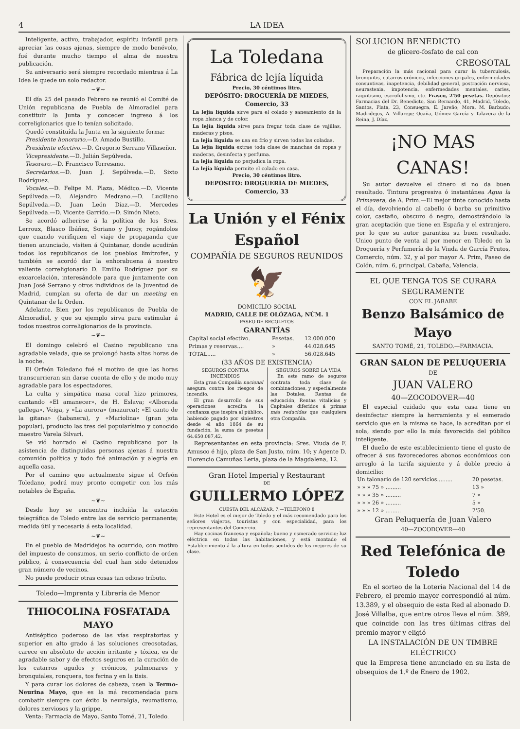4 LA IDEA
Inteligente, activo, trabajador, espíritu infantil para apreciar las cosas ajenas, siempre de modo benévolo, fué durante mucho tiempo el alma de nuestra publicación.
Su aniversario será siempre recordado mientras á La Idea le quede un solo redactor.
~❦~
El día 25 del pasado Febrero se reunió el Comité de Unión republicana de Puebla de Almoradiel para constituir la Junta y conceder ingreso á los correligionarios que lo tenían solicitado.
Quedó constituída la Junta en la siguiente forma:
Presidente honorario.—D. Amado Bustillo.
Presidente efectivo.—D. Gregorio Serrano Villaseñor.
Vicepresidente.—D. Julián Sepúlveda.
Tesorero.—D. Francisco Torresano.
Secretarios.—D. Juan J. Sepúlveda.—D. Sixto Rodríguez.
Vocales.—D. Felipe M. Plaza, Médico.—D. Vicente Sepúlveda.—D. Alejandro Medrano.—D. Luciliano Sepúlveda.—D. Juan León Díaz.—D. Mercedes Sepúlveda.—D. Vicente Garrido.—D. Simón Nieto.
Se acordó adherirse á la política de los Sres. Lerroux, Blasco Ibáñez, Soriano y Junoy, rogándolos que cuando verifiquen el viaje de propaganda que tienen anunciado, visiten á Quintanar, donde acudirán todos los republicanos de los pueblos limítrofes, y también se acordó dar la enhorabuena á nuestro valiente correligionario D. Emilio Rodríguez por su excarcelación, interesándole para que juntamente con Juan José Serrano y otros individuos de la Juventud de Madrid, cumplan su oferta de dar un meeting en Quintanar de la Orden.
Adelante. Bien por los republicanos de Puebla de Almoradiel, y que su ejemplo sirva para estimular á todos nuestros correligionarios de la provincia.
~❦~
El domingo celebró el Casino republicano una agradable velada, que se prolongó hasta altas horas de la noche.
El Orfeón Toledano fué el motivo de que las horas transcurrieran sin darse cuenta de ello y de modo muy agradable para los espectadores.
La culta y simpática masa coral hizo primores, cantando «El amanecer», de H. Eslava; «Alborada gallega», Veiga, y «La aurora» (mazurca); «El canto de la gitana» (habanera), y «Mariolina» (gran jota popular), producto las tres del popularísimo y conocido maestro Varela Silvari.
Se vió honrado el Casino republicano por la asistencia de distinguidas personas ajenas á nuestra comunión política y todo fué animación y alegría en aquella casa.
Por el camino que actualmente sigue el Orfeón Toledano, podrá muy pronto competir con los más notables de España.
~❦~
Desde hoy se encuentra incluída la estación telegráfica de Toledo entre las de servicio permanente; medida útil y necesaria á esta localidad.
~❦~
En el pueblo de Madridejos ha ocurrido, con motivo del impuesto de consumos, un serio conflicto de orden público, á consecuencia del cual han sido detenidos gran número de vecinos.
No puede producir otras cosas tan odioso tributo.
Toledo—Imprenta y Librería de Menor
THIOCOLINA FOSFATADA
MAYO
Antiséptico poderoso de las vías respiratorias y superior en alto grado á las soluciones creosotadas, carece en absoluto de acción irritante y tóxica, es de agradable sabor y de efectos seguros en la curación de los catarros agudos y crónicos, pulmonares y bronquiales, ronquera, tos ferina y en la tisis.
Y para curar los dolores de cabeza, usen la Termo-Neurina Mayo, que es la má recomendada para combatir siempre con éxito la neuralgia, reumatismo, dolores nerviosos y la grippe.
Venta: Farmacia de Mayo, Santo Tomé, 21, Toledo.
La Toledana
Fábrica de lejía líquida
Precio, 30 céntimos litro.
DEPÓSITO: DROGUERÍA DE MIEDES, Comercio, 33
La lejía líquida sirve para el colado y saneamiento de la ropa blanca y de color.
La lejía líquida sirve para fregar toda clase de vajillas, maderas y pisos.
La lejía líquida se usa en frío y sirven todas las coladas.
La lejía líquida extrae toda clase de manchas de ropas y maderas, desinfecta y perfuma.
La lejía líquida no perjudica la ropa.
La lejía líquida permite el colado en casa.
Precio, 30 céntimos litro.
DEPÓSITO: DROGUERÍA DE MIEDES, Comercio, 33
La Unión y el Fénix Español
COMPAÑÍA DE SEGUROS REUNIDOS
🦅
DOMICILIO SOCIAL
MADRID, CALLE DE OLÓZAGA, NÚM. 1
PASEO DE RECOLETOS
GARANTÍAS
| Capital social efectivo. | Pesetas. | 12.000.000 |
| Primas y reservas.... | » | 44.028.645 |
| TOTAL..... | » | 56.028.645 |
(33 AÑOS DE EXISTENCIA)
SEGUROS CONTRA INCENDIOS
Esta gran Compañía nacional asegura contra los riesgos de incendio.
El gran desarrollo de sus operaciones acredita la confianza que inspira al público, habiendo pagado por siniestros desde el año 1864 de su fundación, la suma de pesetas 64.650.087,42.
SEGUROS SOBRE LA VIDA
En este ramo de seguros contrata toda clase de combinaciones, y especialmente las Dotales, Rentas de educación, Rentas vitalicias y Capitales diferidos á primas más reducidas que cualquiera otra Compañía.
Representantes en esta provincia: Sres. Viuda de F. Amusco é hijo, plaza de San Justo, núm. 10; y Agente D. Florencio Camuñas Leria, plaza de la Magdalena, 12.
Gran Hotel Imperial y Restaurant
DE
GUILLERMO LÓPEZ
CUESTA DEL ALCÁZAR, 7.—TELÉFONO 8
Este Hotel es el mejor de Toledo y el más recomendado para los señores viajeros, touristas y con especialidad, para los representantes del Comercio.
Hay cocinas francesa y española; bueno y esmerado servicio; luz eléctrica en todas las habitaciones, y está montado el Establecimiento á la altura en todos sentidos de los mejores de su clase.
SOLUCION BENEDICTO
de glicero-fosfato de cal con
CREOSOTAL
Preparación la más racional para curar la tuberculosis, bronquitis, catarros crónicos, infecciones gripales, enfermedades consuntivas, inapetencia, debilidad general, postración nerviosa, neurastenia, impotencia, enfermedades mentales, caries, raquitismo, escrofulismo, etc. Frasco, 2'50 pesetas. Depósitos: Farmacias del Dr. Benedicto, San Bernardo, 41, Madrid, Toledo, Santos, Plata, 23, Consuegra, E. Jareño; Mora, M. Barbudo; Madridejos, A. Villarejo; Ocaña, Gómez García y Talavera de la Reina, J. Díaz.
¡NO MAS CANAS!
Su autor devuelve el dinero si no da buen resultado. Tintura progresiva ó instantánea Agua la Primavera, de A. Prim.—El mejor tinte conocido hasta el día, devolviendo al cabello ó barba su primitivo color, castaño, obscuro ó negro, demostrándolo la gran aceptación que tiene en España y el extranjero, por lo que su autor garantiza su buen resultado. Unico punto de venta al por menor en Toledo en la Droguería y Perfumería de la Viuda de García Frutos, Comercio, núm. 32, y al por mayor A. Prim, Paseo de Colón, núm. 6, principal, Cabaña, Valencia.
EL QUE TENGA TOS SE CURARA SEGURAMENTE
CON EL JARABE
Benzo Balsámico de Mayo
SANTO TOMÉ, 21, TOLEDO.—FARMACIA.
GRAN SALON DE PELUQUERIA
DE
JUAN VALERO
40—ZOCODOVER—40
El especial cuidado que esta casa tiene en desinfectar siempre la herramienta y el esmerado servicio que en la misma se hace, la acreditan por sí sola, siendo por ello la más favorecida del público inteligente.
El dueño de este establecimiento tiene el gusto de ofrecer á sus favorecedores abonos económicos con arreglo á la tarifa siguiente y á doble precio á domicilio:
| Un talonario de 120 servicios......... | 20 pesetas. |
| » » » 75 » ......... | 13 » |
| » » » 35 » ......... | 7 » |
| » » » 26 » ......... | 5 » |
| » » » 12 » ......... | 2'50. |
Gran Peluquería de Juan Valero
40—ZOCODOVER—40
Red Telefónica de Toledo
En el sorteo de la Lotería Nacional del 14 de Febrero, el premio mayor correspondió al núm. 13.389, y el obsequio de esta Red al abonado D. José Villalba, que entre otros lleva el núm. 389, que coincide con las tres últimas cifras del premio mayor y eligió
LA INSTALACIÓN DE UN TIMBRE ELÉCTRICO
que la Empresa tiene anunciado en su lista de obsequios de 1.º de Enero de 1902.